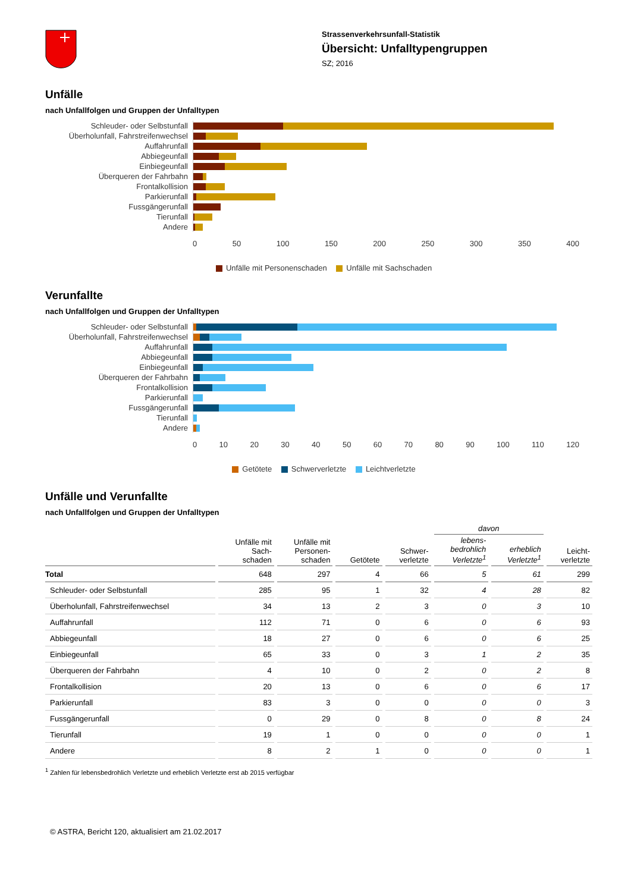Strassenverkehrsunfall-Statistik
Übersicht: Unfalltypengruppen
SZ; 2016
Unfälle
nach Unfallfolgen und Gruppen der Unfalltypen
Schleuder- oder Selbstunfall
Überholunfall, Fahrstreifenwechsel
Auffahrunfall
Abbiegeunfall
Einbiegeunfall
Überqueren der Fahrbahn
Frontalkollision
Parkierunfall
Fussgängerunfall
Tierunfall
Andere
0 50 100 150 200 250 300 350 400
Unfälle mit Personenschaden Unfälle mit Sachschaden
Verunfallte
nach Unfallfolgen und Gruppen der Unfalltypen
Schleuder- oder Selbstunfall
Überholunfall, Fahrstreifenwechsel
Auffahrunfall
Abbiegeunfall
Einbiegeunfall
Überqueren der Fahrbahn
Frontalkollision
Parkierunfall
Fussgängerunfall
Tierunfall
Andere
0 10 20 30 40 50 60 70 80 90 100 110 120
Getötete Schwerverletzte Leichtverletzte
Unfälle und Verunfallte
nach Unfallfolgen und Gruppen der Unfalltypen
| | | | | | davon | | |
| --- | --- | --- | --- | --- | --- | --- | --- |
| | Unfälle mit Sach- schaden | Unfälle mit Personen- schaden | Getötete | Schwer- verletzte | lebens- bedrohlich Verletzte<sup>1</sup> | erheblich Verletzte<sup>1</sup> | Leicht- verletzte |
| Total | 648 | 297 | 4 | 66 | 5 | 61 | 299 |
| Schleuder- oder Selbstunfall | 285 | 95 | 1 | 32 | 4 | 28 | 82 |
| Überholunfall, Fahrstreifenwechsel | 34 | 13 | 2 | 3 | 0 | 3 | 10 |
| Auffahrunfall | 112 | 71 | 0 | 6 | 0 | 6 | 93 |
| Abbiegeunfall | 18 | 27 | 0 | 6 | 0 | 6 | 25 |
| Einbiegeunfall | 65 | 33 | 0 | 3 | 1 | 2 | 35 |
| Überqueren der Fahrbahn | 4 | 10 | 0 | 2 | 0 | 2 | 8 |
| Frontalkollision | 20 | 13 | 0 | 6 | 0 | 6 | 17 |
| Parkierunfall | 83 | 3 | 0 | 0 | 0 | 0 | 3 |
| Fussgängerunfall | 0 | 29 | 0 | 8 | 0 | 8 | 24 |
| Tierunfall | 19 | 1 | 0 | 0 | 0 | 0 | 1 |
| Andere | 8 | 2 | 1 | 0 | 0 | 0 | 1 |
<sup>1</sup> Zahlen für lebensbedrohlich Verletzte und erheblich Verletzte erst ab 2015 verfügbar
© ASTRA, Bericht 120, aktualisiert am 21.02.2017